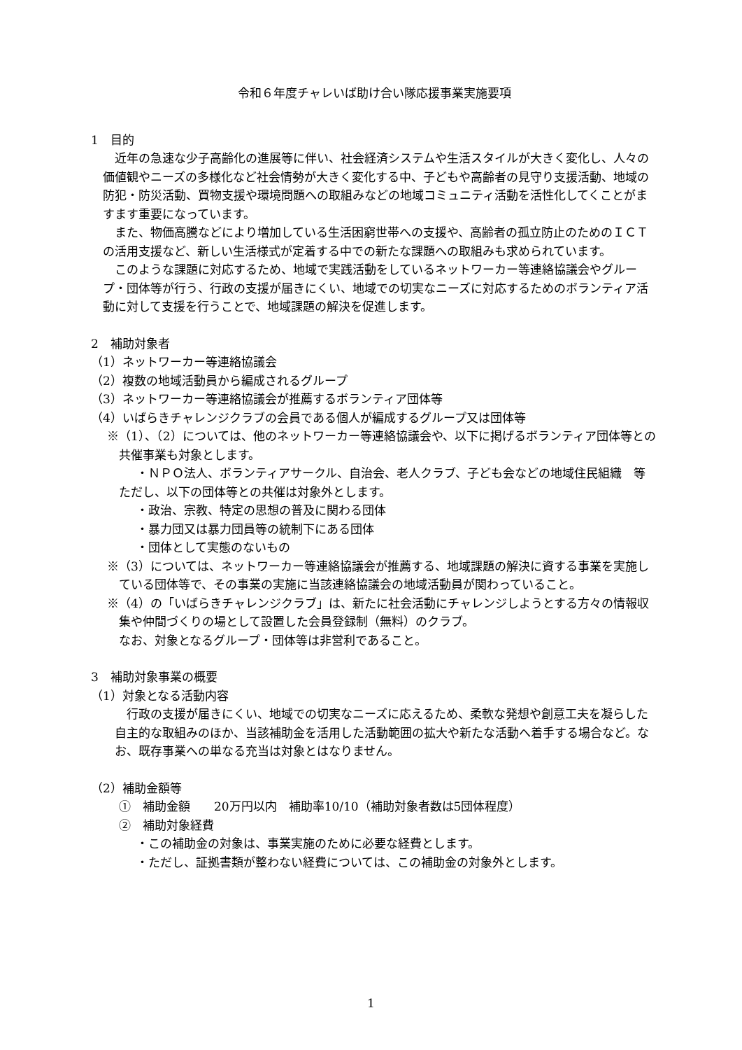令和６年度チャレいば助け合い隊応援事業実施要項
1　目的
近年の急速な少子高齢化の進展等に伴い、社会経済システムや生活スタイルが大きく変化し、人々の価値観やニーズの多様化など社会情勢が大きく変化する中、子どもや高齢者の見守り支援活動、地域の防犯・防災活動、買物支援や環境問題への取組みなどの地域コミュニティ活動を活性化してくことがますます重要になっています。
また、物価高騰などにより増加している生活困窮世帯への支援や、高齢者の孤立防止のためのＩＣＴの活用支援など、新しい生活様式が定着する中での新たな課題への取組みも求められています。
このような課題に対応するため、地域で実践活動をしているネットワーカー等連絡協議会やグループ・団体等が行う、行政の支援が届きにくい、地域での切実なニーズに対応するためのボランティア活動に対して支援を行うことで、地域課題の解決を促進します。
2　補助対象者
（1）ネットワーカー等連絡協議会
（2）複数の地域活動員から編成されるグループ
（3）ネットワーカー等連絡協議会が推薦するボランティア団体等
（4）いばらきチャレンジクラブの会員である個人が編成するグループ又は団体等
※（1）、（2）については、他のネットワーカー等連絡協議会や、以下に掲げるボランティア団体等との共催事業も対象とします。
・ＮＰＯ法人、ボランティアサークル、自治会、老人クラブ、子ども会などの地域住民組織　等
ただし、以下の団体等との共催は対象外とします。
・政治、宗教、特定の思想の普及に関わる団体
・暴力団又は暴力団員等の統制下にある団体
・団体として実態のないもの
※（3）については、ネットワーカー等連絡協議会が推薦する、地域課題の解決に資する事業を実施している団体等で、その事業の実施に当該連絡協議会の地域活動員が関わっていること。
※（4）の「いばらきチャレンジクラブ」は、新たに社会活動にチャレンジしようとする方々の情報収集や仲間づくりの場として設置した会員登録制（無料）のクラブ。
なお、対象となるグループ・団体等は非営利であること。
3　補助対象事業の概要
（1）対象となる活動内容
行政の支援が届きにくい、地域での切実なニーズに応えるため、柔軟な発想や創意工夫を凝らした自主的な取組みのほか、当該補助金を活用した活動範囲の拡大や新たな活動へ着手する場合など。なお、既存事業への単なる充当は対象とはなりません。
（2）補助金額等
①　補助金額　　20万円以内　補助率10/10（補助対象者数は5団体程度）
②　補助対象経費
・この補助金の対象は、事業実施のために必要な経費とします。
・ただし、証拠書類が整わない経費については、この補助金の対象外とします。
1